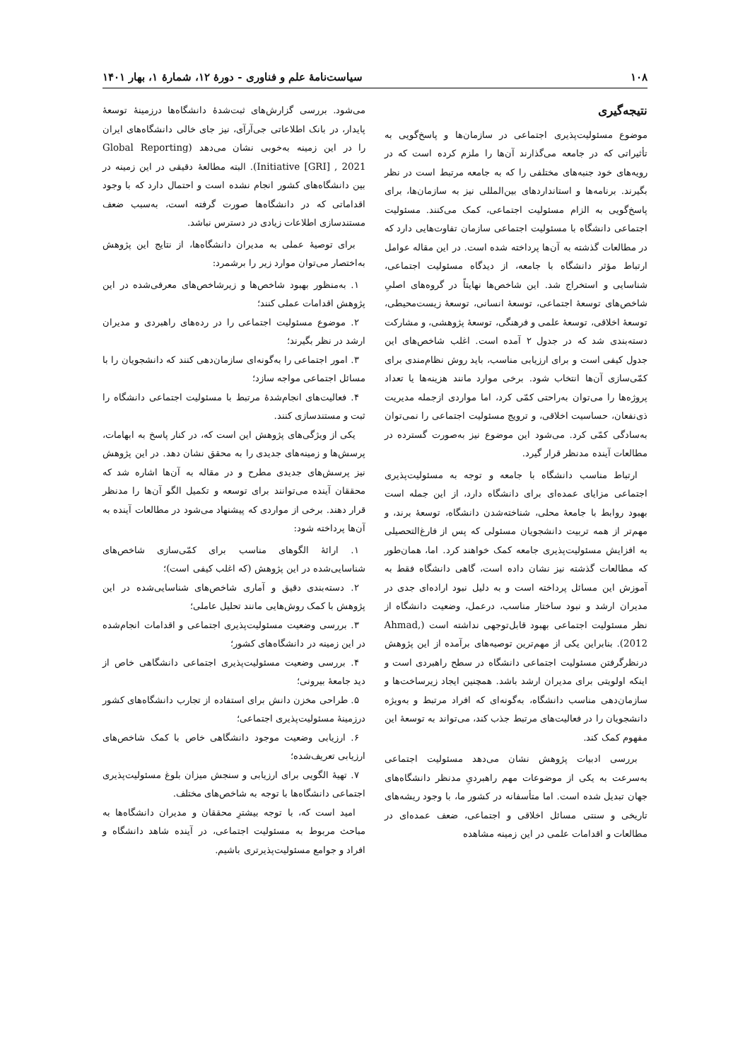۱۰۸ سیاست‌نامهٔ علم و فناوری - دورهٔ ۱۲، شمارهٔ ۱، بهار ۱۴۰۱
نتیجه‌گیری
موضوع مسئولیت‌پذیری اجتماعی در سازمان‌ها و پاسخ‌گویی به تأثیراتی که در جامعه می‌گذارند آن‌ها را ملزم کرده است که در رویه‌های خود جنبه‌های مختلفی را که به جامعه مرتبط است در نظر بگیرند. برنامه‌ها و استانداردهای بین‌المللی نیز به سازمان‌ها، برای پاسخ‌گویی به الزام مسئولیت اجتماعی، کمک می‌کنند. مسئولیت اجتماعی دانشگاه با مسئولیت اجتماعی سازمان تفاوت‌هایی دارد که در مطالعات گذشته به آن‌ها پرداخته شده است. در این مقاله عوامل ارتباط مؤثر دانشگاه با جامعه، از دیدگاه مسئولیت اجتماعی، شناسایی و استخراج شد. این شاخص‌ها نهایتاً در گروه‌های اصلیِ شاخص‌های توسعهٔ اجتماعی، توسعهٔ انسانی، توسعهٔ زیست‌محیطی، توسعهٔ اخلاقی، توسعهٔ علمی و فرهنگی، توسعهٔ پژوهشی، و مشارکت دسته‌بندی شد که در جدول ۲ آمده است. اغلب شاخص‌های این جدول کیفی است و برای ارزیابی مناسب، باید روش نظام‌مندی برای کمّی‌سازی آن‌ها انتخاب شود. برخی موارد مانند هزینه‌ها یا تعداد پروژه‌ها را می‌توان به‌راحتی کمّی کرد، اما مواردی ازجمله مدیریت ذی‌نفعان، حساسیت اخلاقی، و ترویج مسئولیت اجتماعی را نمی‌توان به‌سادگی کمّی کرد. می‌شود این موضوع نیز به‌صورت گسترده در مطالعات آینده مدنظر قرار گیرد.
ارتباط مناسب دانشگاه با جامعه و توجه به مسئولیت‌پذیری اجتماعی مزایای عمده‌ای برای دانشگاه دارد، از این جمله است بهبود روابط با جامعهٔ محلی، شناخته‌شدن دانشگاه، توسعهٔ برند، و مهم‌تر از همه تربیت دانشجویان مسئولی که پس از فارغ‌التحصیلی به افزایش مسئولیت‌پذیری جامعه کمک خواهند کرد. اما، همان‌طور که مطالعات گذشته نیز نشان داده است، گاهی دانشگاه فقط به آموزش این مسائل پرداخته است و به دلیل نبود اراده‌ای جدی در مدیران ارشد و نبود ساختار مناسب، درعمل، وضعیت دانشگاه از نظر مسئولیت اجتماعی بهبود قابل‌توجهی نداشته است (Ahmad, 2012). بنابراین یکی از مهم‌ترین توصیه‌های برآمده از این پژوهش درنظرگرفتن مسئولیت اجتماعی دانشگاه در سطح راهبردی است و اینکه اولویتی برای مدیران ارشد باشد. همچنین ایجاد زیرساخت‌ها و سازمان‌دهی مناسب دانشگاه، به‌گونه‌ای که افراد مرتبط و به‌ویژه دانشجویان را در فعالیت‌های مرتبط جذب کند، می‌تواند به توسعهٔ این مفهوم کمک کند.
بررسی ادبیات پژوهش نشان می‌دهد مسئولیت اجتماعی به‌سرعت به یکی از موضوعات مهم راهبردیِ مدنظر دانشگاه‌های جهان تبدیل شده است. اما متأسفانه در کشور ما، با وجود ریشه‌های تاریخی و سنتی مسائل اخلاقی و اجتماعی، ضعف عمده‌ای در مطالعات و اقدامات علمی در این زمینه مشاهده
می‌شود. بررسی گزارش‌های ثبت‌شدهٔ دانشگاه‌ها درزمینهٔ توسعهٔ پایدار، در بانک اطلاعاتی جی‌آرآی، نیز جای خالی دانشگاه‌های ایران را در این زمینه به‌خوبی نشان می‌دهد (Global Reporting Initiative [GRI] , 2021). البته مطالعهٔ دقیقی در این زمینه در بین دانشگاه‌های کشور انجام نشده است و احتمال دارد که با وجود اقداماتی که در دانشگاه‌ها صورت گرفته است، به‌سبب ضعف مستندسازی اطلاعات زیادی در دسترس نباشد.
برای توصیهٔ عملی به مدیران دانشگاه‌ها، از نتایج این پژوهش به‌اختصار می‌توان موارد زیر را برشمرد:
۱. به‌منظور بهبود شاخص‌ها و زیرشاخص‌های معرفی‌شده در این پژوهش اقدامات عملی کنند؛
۲. موضوع مسئولیت اجتماعی را در رده‌های راهبردی و مدیران ارشد در نظر بگیرند؛
۳. امور اجتماعی را به‌گونه‌ای سازمان‌دهی کنند که دانشجویان را با مسائل اجتماعی مواجه سازد؛
۴. فعالیت‌های انجام‌شدهٔ مرتبط با مسئولیت اجتماعی دانشگاه را ثبت و مستندسازی کنند.
یکی از ویژگی‌های پژوهش این است که، در کنار پاسخ به ابهامات، پرسش‌ها و زمینه‌های جدیدی را به محقق نشان دهد. در این پژوهش نیز پرسش‌های جدیدی مطرح و در مقاله به آن‌ها اشاره شد که محققان آینده می‌توانند برای توسعه و تکمیل الگو آن‌ها را مدنظر قرار دهند. برخی از مواردی که پیشنهاد می‌شود در مطالعات آینده به آن‌ها پرداخته شود:
۱. ارائهٔ الگوهای مناسب برای کمّی‌سازی شاخص‌های شناسایی‌شده در این پژوهش (که اغلب کیفی است)؛
۲. دسته‌بندی دقیق و آماری شاخص‌های شناسایی‌شده در این پژوهش با کمک روش‌هایی مانند تحلیل عاملی؛
۳. بررسی وضعیت مسئولیت‌پذیری اجتماعی و اقدامات انجام‌شده در این زمینه در دانشگاه‌های کشور؛
۴. بررسی وضعیت مسئولیت‌پذیری اجتماعی دانشگاهی خاص از دید جامعهٔ بیرونی؛
۵. طراحی مخزن دانش برای استفاده از تجارب دانشگاه‌های کشور درزمینهٔ مسئولیت‌پذیری اجتماعی؛
۶. ارزیابی وضعیت موجود دانشگاهی خاص با کمک شاخص‌های ارزیابی تعریف‌شده؛
۷. تهیهٔ الگویی برای ارزیابی و سنجش میزان بلوغ مسئولیت‌پذیری اجتماعی دانشگاه‌ها با توجه به شاخص‌های مختلف.
امید است که، با توجه بیشترِ محققان و مدیران دانشگاه‌ها به مباحث مربوط به مسئولیت اجتماعی، در آینده شاهد دانشگاه و افراد و جوامع مسئولیت‌پذیرتری باشیم.